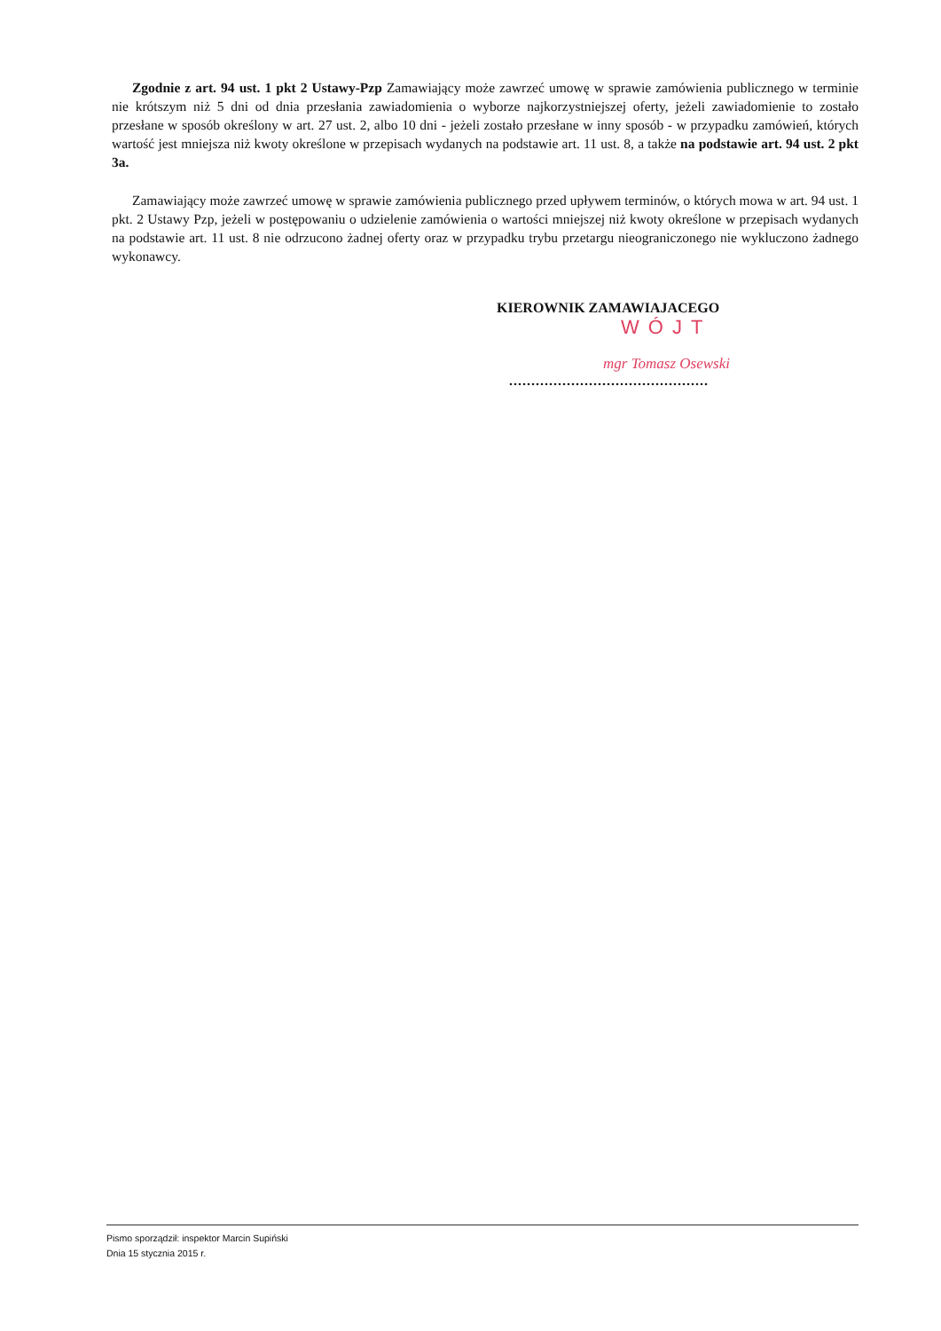Zgodnie z art. 94 ust. 1 pkt 2 Ustawy-Pzp Zamawiający może zawrzeć umowę w sprawie zamówienia publicznego w terminie nie krótszym niż 5 dni od dnia przesłania zawiadomienia o wyborze najkorzystniejszej oferty, jeżeli zawiadomienie to zostało przesłane w sposób określony w art. 27 ust. 2, albo 10 dni - jeżeli zostało przesłane w inny sposób - w przypadku zamówień, których wartość jest mniejsza niż kwoty określone w przepisach wydanych na podstawie art. 11 ust. 8, a także na podstawie art. 94 ust. 2 pkt 3a.
Zamawiający może zawrzeć umowę w sprawie zamówienia publicznego przed upływem terminów, o których mowa w art. 94 ust. 1 pkt. 2 Ustawy Pzp, jeżeli w postępowaniu o udzielenie zamówienia o wartości mniejszej niż kwoty określone w przepisach wydanych na podstawie art. 11 ust. 8 nie odrzucono żadnej oferty oraz w przypadku trybu przetargu nieograniczonego nie wykluczono żadnego wykonawcy.
KIEROWNIK ZAMAWIAJACEGO
WÓJT
mgr Tomasz Osewski
.............................................
Pismo sporządził: inspektor Marcin Supiński
Dnia 15 stycznia 2015 r.